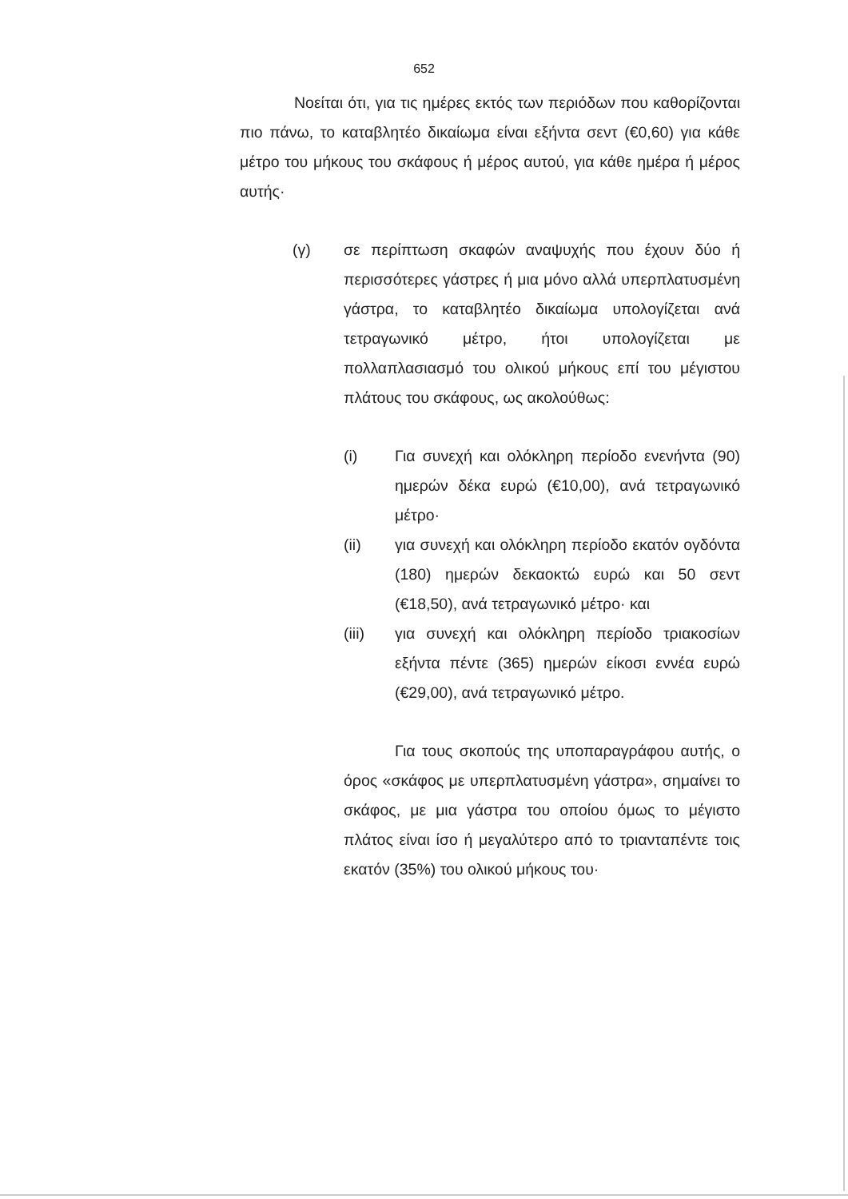652
Νοείται ότι, για τις ημέρες εκτός των περιόδων που καθορίζονται πιο πάνω, το καταβλητέο δικαίωμα είναι εξήντα σεντ (€0,60) για κάθε μέτρο του μήκους του σκάφους ή μέρος αυτού, για κάθε ημέρα ή μέρος αυτής·
(γ) σε περίπτωση σκαφών αναψυχής που έχουν δύο ή περισσότερες γάστρες ή μια μόνο αλλά υπερπλατυσμένη γάστρα, το καταβλητέο δικαίωμα υπολογίζεται ανά τετραγωνικό μέτρο, ήτοι υπολογίζεται με πολλαπλασιασμό του ολικού μήκους επί του μέγιστου πλάτους του σκάφους, ως ακολούθως:
(i) Για συνεχή και ολόκληρη περίοδο ενενήντα (90) ημερών δέκα ευρώ (€10,00), ανά τετραγωνικό μέτρο·
(ii) για συνεχή και ολόκληρη περίοδο εκατόν ογδόντα (180) ημερών δεκαοκτώ ευρώ και 50 σεντ (€18,50), ανά τετραγωνικό μέτρο· και
(iii) για συνεχή και ολόκληρη περίοδο τριακοσίων εξήντα πέντε (365) ημερών είκοσι εννέα ευρώ (€29,00), ανά τετραγωνικό μέτρο.
Για τους σκοπούς της υποπαραγράφου αυτής, ο όρος «σκάφος με υπερπλατυσμένη γάστρα», σημαίνει το σκάφος, με μια γάστρα του οποίου όμως το μέγιστο πλάτος είναι ίσο ή μεγαλύτερο από το τριανταπέντε τοις εκατόν (35%) του ολικού μήκους του·